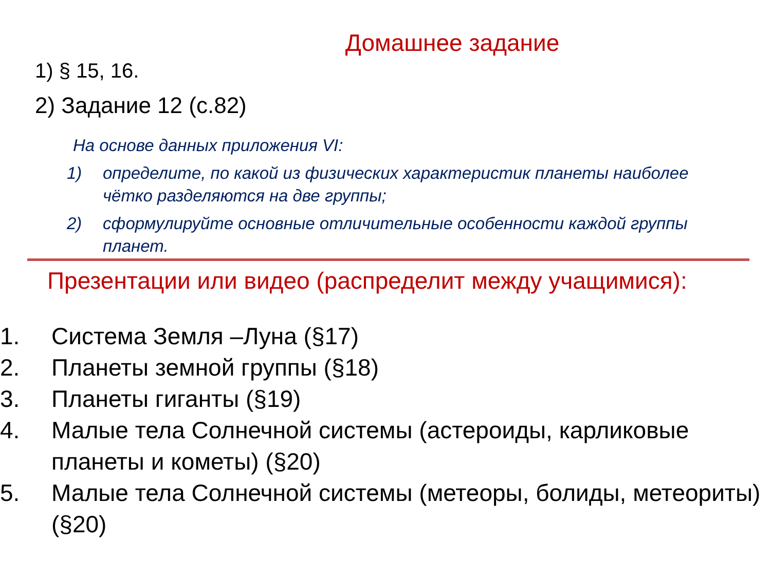Домашнее задание
1) § 15, 16.
2) Задание 12 (с.82)
На основе данных приложения VI:
1) определите, по какой из физических характеристик планеты наиболее чётко разделяются на две группы;
2) сформулируйте основные отличительные особенности каждой группы планет.
Презентации или видео (распределит между учащимися):
1. Система Земля –Луна (§17)
2. Планеты земной группы (§18)
3. Планеты гиганты (§19)
4. Малые тела Солнечной системы (астероиды, карликовые планеты и кометы) (§20)
5. Малые тела Солнечной системы (метеоры, болиды, метеориты) (§20)